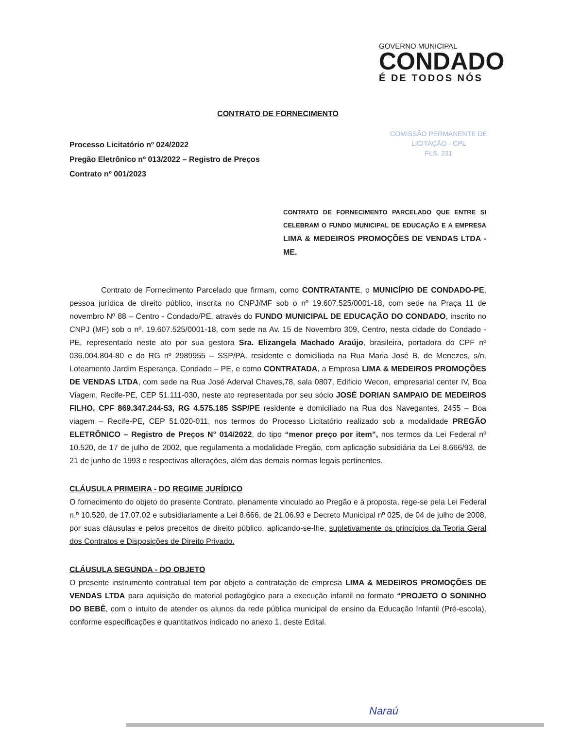GOVERNO MUNICIPAL
CONDADO
É DE TODOS NÓS
CONTRATO DE FORNECIMENTO
COMISSÃO PERMANENTE DE
LICITAÇÃO - CPL
FLS. 231
Processo Licitatório nº 024/2022
Pregão Eletrônico nº 013/2022 – Registro de Preços
Contrato nº 001/2023
CONTRATO DE FORNECIMENTO PARCELADO QUE ENTRE SI CELEBRAM O FUNDO MUNICIPAL DE EDUCAÇÃO E A EMPRESA LIMA & MEDEIROS PROMOÇÕES DE VENDAS LTDA - ME.
Contrato de Fornecimento Parcelado que firmam, como CONTRATANTE, o MUNICÍPIO DE CONDADO-PE, pessoa jurídica de direito público, inscrita no CNPJ/MF sob o nº 19.607.525/0001-18, com sede na Praça 11 de novembro Nº 88 – Centro - Condado/PE, através do FUNDO MUNICIPAL DE EDUCAÇÃO DO CONDADO, inscrito no CNPJ (MF) sob o nº. 19.607.525/0001-18, com sede na Av. 15 de Novembro 309, Centro, nesta cidade do Condado - PE, representado neste ato por sua gestora Sra. Elizangela Machado Araújo, brasileira, portadora do CPF nº 036.004.804-80 e do RG nº 2989955 – SSP/PA, residente e domiciliada na Rua Maria José B. de Menezes, s/n, Loteamento Jardim Esperança, Condado – PE, e como CONTRATADA, a Empresa LIMA & MEDEIROS PROMOÇÕES DE VENDAS LTDA, com sede na Rua José Aderval Chaves,78, sala 0807, Edificio Wecon, empresarial center IV, Boa Viagem, Recife-PE, CEP 51.111-030, neste ato representada por seu sócio JOSÉ DORIAN SAMPAIO DE MEDEIROS FILHO, CPF 869.347.244-53, RG 4.575.185 SSP/PE residente e domiciliado na Rua dos Navegantes, 2455 – Boa viagem – Recife-PE, CEP 51.020-011, nos termos do Processo Licitatório realizado sob a modalidade PREGÃO ELETRÔNICO – Registro de Preços N° 014/2022, do tipo “menor preço por item”, nos termos da Lei Federal nº 10.520, de 17 de julho de 2002, que regulamenta a modalidade Pregão, com aplicação subsidiária da Lei 8.666/93, de 21 de junho de 1993 e respectivas alterações, além das demais normas legais pertinentes.
CLÁUSULA PRIMEIRA - DO REGIME JURÍDICO
O fornecimento do objeto do presente Contrato, plenamente vinculado ao Pregão e à proposta, rege-se pela Lei Federal n.º 10.520, de 17.07.02 e subsidiariamente a Lei 8.666, de 21.06.93 e Decreto Municipal nº 025, de 04 de julho de 2008, por suas cláusulas e pelos preceitos de direito público, aplicando-se-lhe, supletivamente os princípios da Teoria Geral dos Contratos e Disposições de Direito Privado.
CLÁUSULA SEGUNDA - DO OBJETO
O presente instrumento contratual tem por objeto a contratação de empresa LIMA & MEDEIROS PROMOÇÕES DE VENDAS LTDA para aquisição de material pedagógico para a execução infantil no formato “PROJETO O SONINHO DO BEBÊ, com o intuito de atender os alunos da rede pública municipal de ensino da Educação Infantil (Pré-escola), conforme especificações e quantitativos indicado no anexo 1, deste Edital.
Naraú